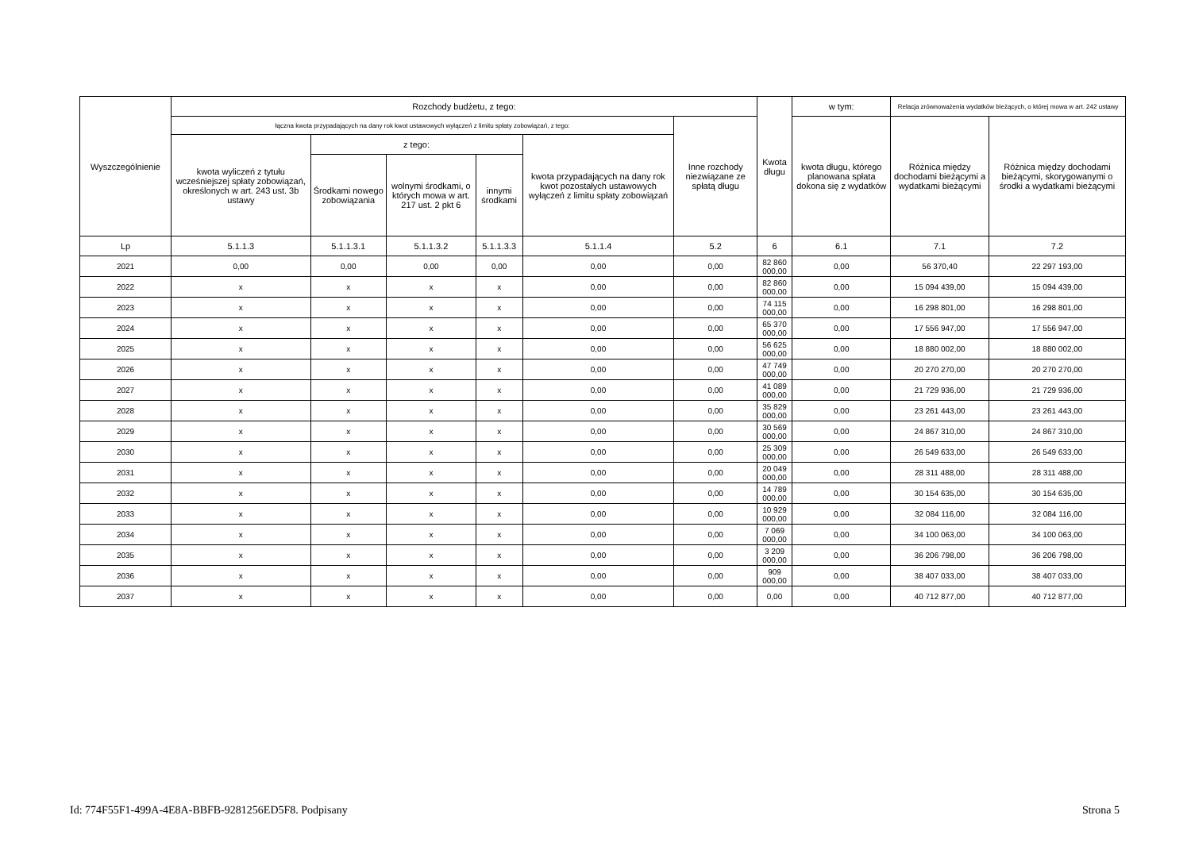| Wyszczególnienie | Rozchody budżetu, z tego: | | | | | | Kwota długu | w tym: | Relacja zrównoważenia wydatków bieżących, o której mowa w art. 242 ustawy | |
| --- | --- | --- | --- | --- | --- | --- | --- | --- | --- | --- |
| | łączna kwota przypadających na dany rok kwot ustawowych wyłączeń z limitu spłaty zobowiązań, z tego: | | | | | Inne rozchody niezwiązane ze spłatą długu | | kwota długu, którego planowana spłata dokona się z wydatków | Różnica między dochodami bieżącymi a wydatkami bieżącymi | Różnica między dochodami bieżącymi, skorygowanymi o środki a wydatkami bieżącymi |
| | kwota wyliczeń z tytułu wcześniejszej spłaty zobowiązań, określonych w art. 243 ust. 3b ustawy | z tego: | | | kwota przypadających na dany rok kwot pozostałych ustawowych wyłączeń z limitu spłaty zobowiązań | | | | | |
| | | Środkami nowego zobowiązania | wolnymi środkami, o których mowa w art. 217 ust. 2 pkt 6 | innymi środkami | | | | | | |
| Lp | 5.1.1.3 | 5.1.1.3.1 | 5.1.1.3.2 | 5.1.1.3.3 | 5.1.1.4 | 5.2 | 6 | 6.1 | 7.1 | 7.2 |
| 2021 | 0,00 | 0,00 | 0,00 | 0,00 | 0,00 | 0,00 | 82 860 000,00 | 0,00 | 56 370,40 | 22 297 193,00 |
| 2022 | x | x | x | x | 0,00 | 0,00 | 82 860 000,00 | 0,00 | 15 094 439,00 | 15 094 439,00 |
| 2023 | x | x | x | x | 0,00 | 0,00 | 74 115 000,00 | 0,00 | 16 298 801,00 | 16 298 801,00 |
| 2024 | x | x | x | x | 0,00 | 0,00 | 65 370 000,00 | 0,00 | 17 556 947,00 | 17 556 947,00 |
| 2025 | x | x | x | x | 0,00 | 0,00 | 56 625 000,00 | 0,00 | 18 880 002,00 | 18 880 002,00 |
| 2026 | x | x | x | x | 0,00 | 0,00 | 47 749 000,00 | 0,00 | 20 270 270,00 | 20 270 270,00 |
| 2027 | x | x | x | x | 0,00 | 0,00 | 41 089 000,00 | 0,00 | 21 729 936,00 | 21 729 936,00 |
| 2028 | x | x | x | x | 0,00 | 0,00 | 35 829 000,00 | 0,00 | 23 261 443,00 | 23 261 443,00 |
| 2029 | x | x | x | x | 0,00 | 0,00 | 30 569 000,00 | 0,00 | 24 867 310,00 | 24 867 310,00 |
| 2030 | x | x | x | x | 0,00 | 0,00 | 25 309 000,00 | 0,00 | 26 549 633,00 | 26 549 633,00 |
| 2031 | x | x | x | x | 0,00 | 0,00 | 20 049 000,00 | 0,00 | 28 311 488,00 | 28 311 488,00 |
| 2032 | x | x | x | x | 0,00 | 0,00 | 14 789 000,00 | 0,00 | 30 154 635,00 | 30 154 635,00 |
| 2033 | x | x | x | x | 0,00 | 0,00 | 10 929 000,00 | 0,00 | 32 084 116,00 | 32 084 116,00 |
| 2034 | x | x | x | x | 0,00 | 0,00 | 7 069 000,00 | 0,00 | 34 100 063,00 | 34 100 063,00 |
| 2035 | x | x | x | x | 0,00 | 0,00 | 3 209 000,00 | 0,00 | 36 206 798,00 | 36 206 798,00 |
| 2036 | x | x | x | x | 0,00 | 0,00 | 909 000,00 | 0,00 | 38 407 033,00 | 38 407 033,00 |
| 2037 | x | x | x | x | 0,00 | 0,00 | 0,00 | 0,00 | 40 712 877,00 | 40 712 877,00 |
Id: 774F55F1-499A-4E8A-BBFB-9281256ED5F8. Podpisany Strona 5